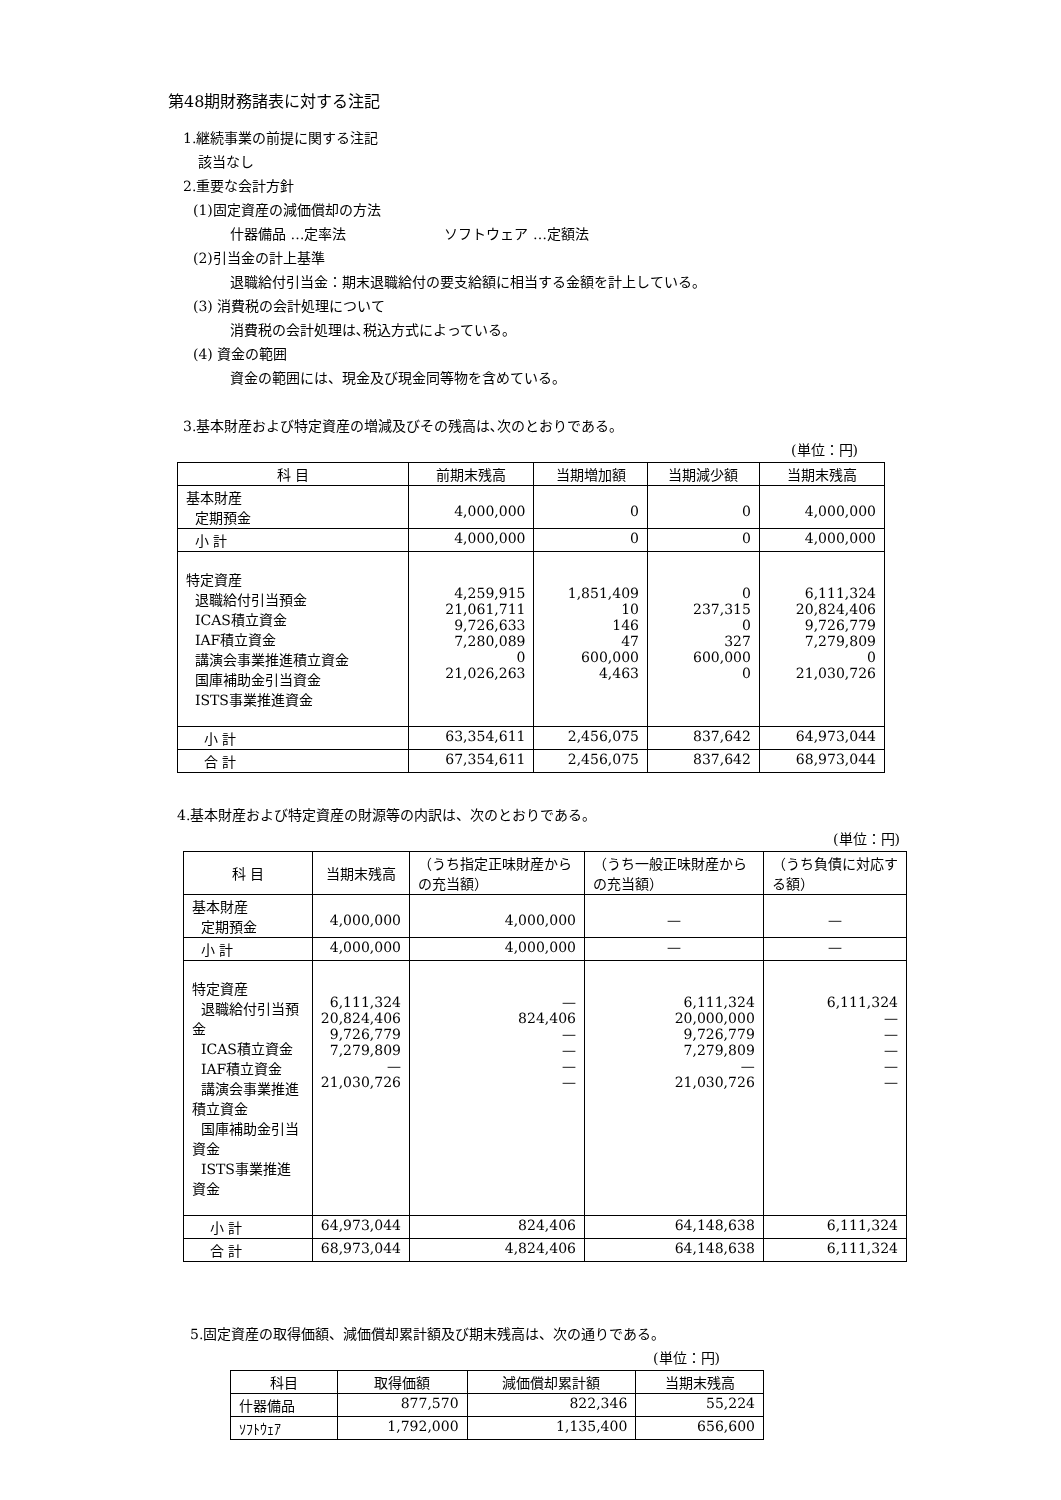第48期財務諸表に対する注記
1.継続事業の前提に関する注記
該当なし
2.重要な会計方針
(1)固定資産の減価償却の方法
什器備品 …定率法　　　　　　　ソフトウェア …定額法
(2)引当金の計上基準
退職給付引当金：期末退職給付の要支給額に相当する金額を計上している。
(3) 消費税の会計処理について
消費税の会計処理は､税込方式によっている。
(4) 資金の範囲
資金の範囲には、現金及び現金同等物を含めている。
3.基本財産および特定資産の増減及びその残高は､次のとおりである。
(単位：円)
| 科 目 | 前期末残高 | 当期増加額 | 当期減少額 | 当期末残高 |
| --- | --- | --- | --- | --- |
| 基本財産 定期預金 | 4,000,000 | 0 | 0 | 4,000,000 |
| 小 計 | 4,000,000 | 0 | 0 | 4,000,000 |
| 特定資産 退職給付引当預金 ICAS積立資金 IAF積立資金 講演会事業推進積立資金 国庫補助金引当資金 ISTS事業推進資金 | 4,259,915 21,061,711 9,726,633 7,280,089 0 21,026,263 | 1,851,409 10 146 47 600,000 4,463 | 0 237,315 0 327 600,000 0 | 6,111,324 20,824,406 9,726,779 7,279,809 0 21,030,726 |
| 小 計 | 63,354,611 | 2,456,075 | 837,642 | 64,973,044 |
| 合 計 | 67,354,611 | 2,456,075 | 837,642 | 68,973,044 |
4.基本財産および特定資産の財源等の内訳は、次のとおりである。
(単位：円)
| 科 目 | 当期末残高 | （うち指定正味財産からの充当額） | （うち一般正味財産からの充当額） | （うち負債に対応する額） |
| --- | --- | --- | --- | --- |
| 基本財産 定期預金 | 4,000,000 | 4,000,000 | — | — |
| 小 計 | 4,000,000 | 4,000,000 | — | — |
| 特定資産 退職給付引当預金 ICAS積立資金 IAF積立資金 講演会事業推進積立資金 国庫補助金引当資金 ISTS事業推進資金 | 6,111,324 20,824,406 9,726,779 7,279,809 — 21,030,726 | — 824,406 — — — — | 6,111,324 20,000,000 9,726,779 7,279,809 — 21,030,726 | 6,111,324 — — — — — |
| 小 計 | 64,973,044 | 824,406 | 64,148,638 | 6,111,324 |
| 合 計 | 68,973,044 | 4,824,406 | 64,148,638 | 6,111,324 |
5.固定資産の取得価額、減価償却累計額及び期末残高は、次の通りである。
(単位：円)
| 科目 | 取得価額 | 減価償却累計額 | 当期末残高 |
| --- | --- | --- | --- |
| 什器備品 | 877,570 | 822,346 | 55,224 |
| ｿﾌﾄｳｪｱ | 1,792,000 | 1,135,400 | 656,600 |